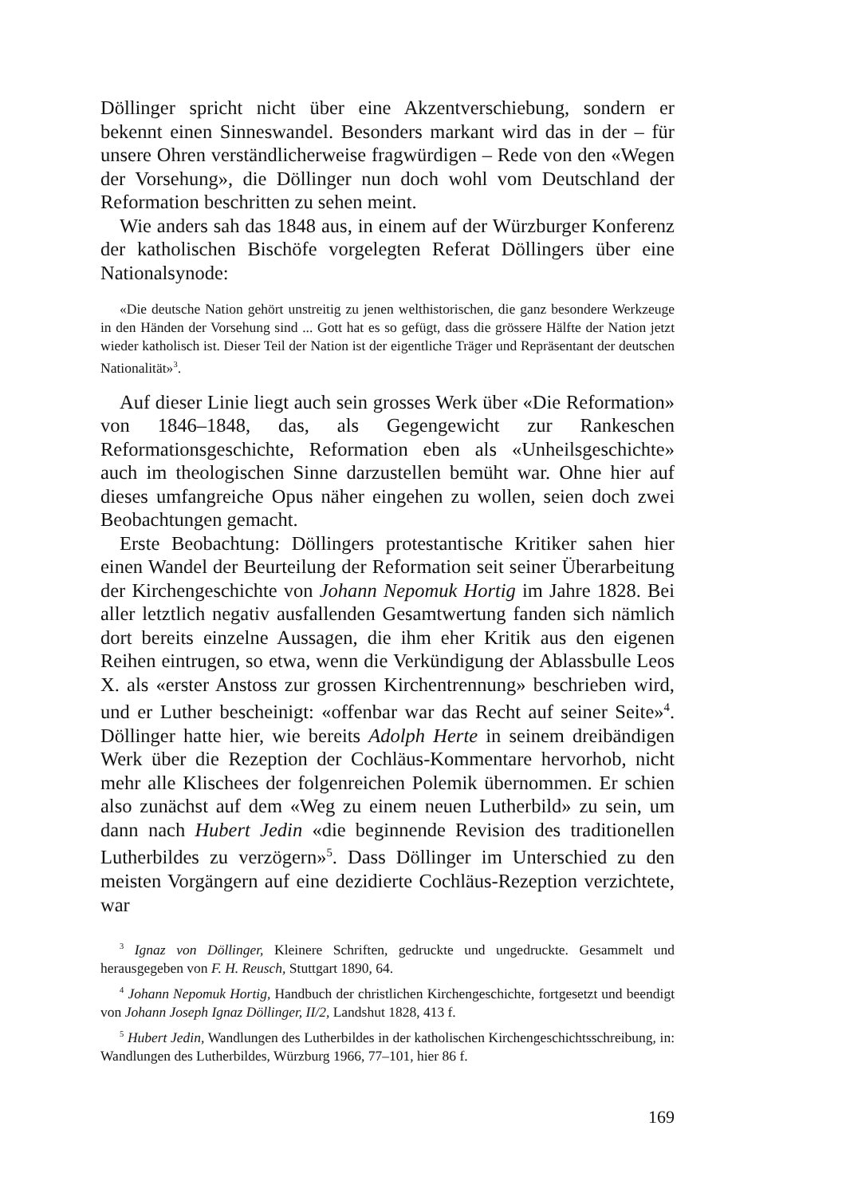Döllinger spricht nicht über eine Akzentverschiebung, sondern er bekennt einen Sinneswandel. Besonders markant wird das in der – für unsere Ohren verständlicherweise fragwürdigen – Rede von den «Wegen der Vorsehung», die Döllinger nun doch wohl vom Deutschland der Reformation beschritten zu sehen meint.
Wie anders sah das 1848 aus, in einem auf der Würzburger Konferenz der katholischen Bischöfe vorgelegten Referat Döllingers über eine Nationalsynode:
«Die deutsche Nation gehört unstreitig zu jenen welthistorischen, die ganz besondere Werkzeuge in den Händen der Vorsehung sind ... Gott hat es so gefügt, dass die grössere Hälfte der Nation jetzt wieder katholisch ist. Dieser Teil der Nation ist der eigentliche Träger und Repräsentant der deutschen Nationalität»<sup>3</sup>.
Auf dieser Linie liegt auch sein grosses Werk über «Die Reformation» von 1846–1848, das, als Gegengewicht zur Rankeschen Reformationsgeschichte, Reformation eben als «Unheilsgeschichte» auch im theologischen Sinne darzustellen bemüht war. Ohne hier auf dieses umfangreiche Opus näher eingehen zu wollen, seien doch zwei Beobachtungen gemacht.
Erste Beobachtung: Döllingers protestantische Kritiker sahen hier einen Wandel der Beurteilung der Reformation seit seiner Überarbeitung der Kirchengeschichte von Johann Nepomuk Hortig im Jahre 1828. Bei aller letztlich negativ ausfallenden Gesamtwertung fanden sich nämlich dort bereits einzelne Aussagen, die ihm eher Kritik aus den eigenen Reihen eintrugen, so etwa, wenn die Verkündigung der Ablassbulle Leos X. als «erster Anstoss zur grossen Kirchentrennung» beschrieben wird, und er Luther bescheinigt: «offenbar war das Recht auf seiner Seite»<sup>4</sup>. Döllinger hatte hier, wie bereits Adolph Herte in seinem dreibändigen Werk über die Rezeption der Cochläus-Kommentare hervorhob, nicht mehr alle Klischees der folgenreichen Polemik übernommen. Er schien also zunächst auf dem «Weg zu einem neuen Lutherbild» zu sein, um dann nach Hubert Jedin «die beginnende Revision des traditionellen Lutherbildes zu verzögern»<sup>5</sup>. Dass Döllinger im Unterschied zu den meisten Vorgängern auf eine dezidierte Cochläus-Rezeption verzichtete, war
<sup>3</sup> Ignaz von Döllinger, Kleinere Schriften, gedruckte und ungedruckte. Gesammelt und herausgegeben von F. H. Reusch, Stuttgart 1890, 64.
<sup>4</sup> Johann Nepomuk Hortig, Handbuch der christlichen Kirchengeschichte, fortgesetzt und beendigt von Johann Joseph Ignaz Döllinger, II/2, Landshut 1828, 413 f.
<sup>5</sup> Hubert Jedin, Wandlungen des Lutherbildes in der katholischen Kirchengeschichtsschreibung, in: Wandlungen des Lutherbildes, Würzburg 1966, 77–101, hier 86 f.
169